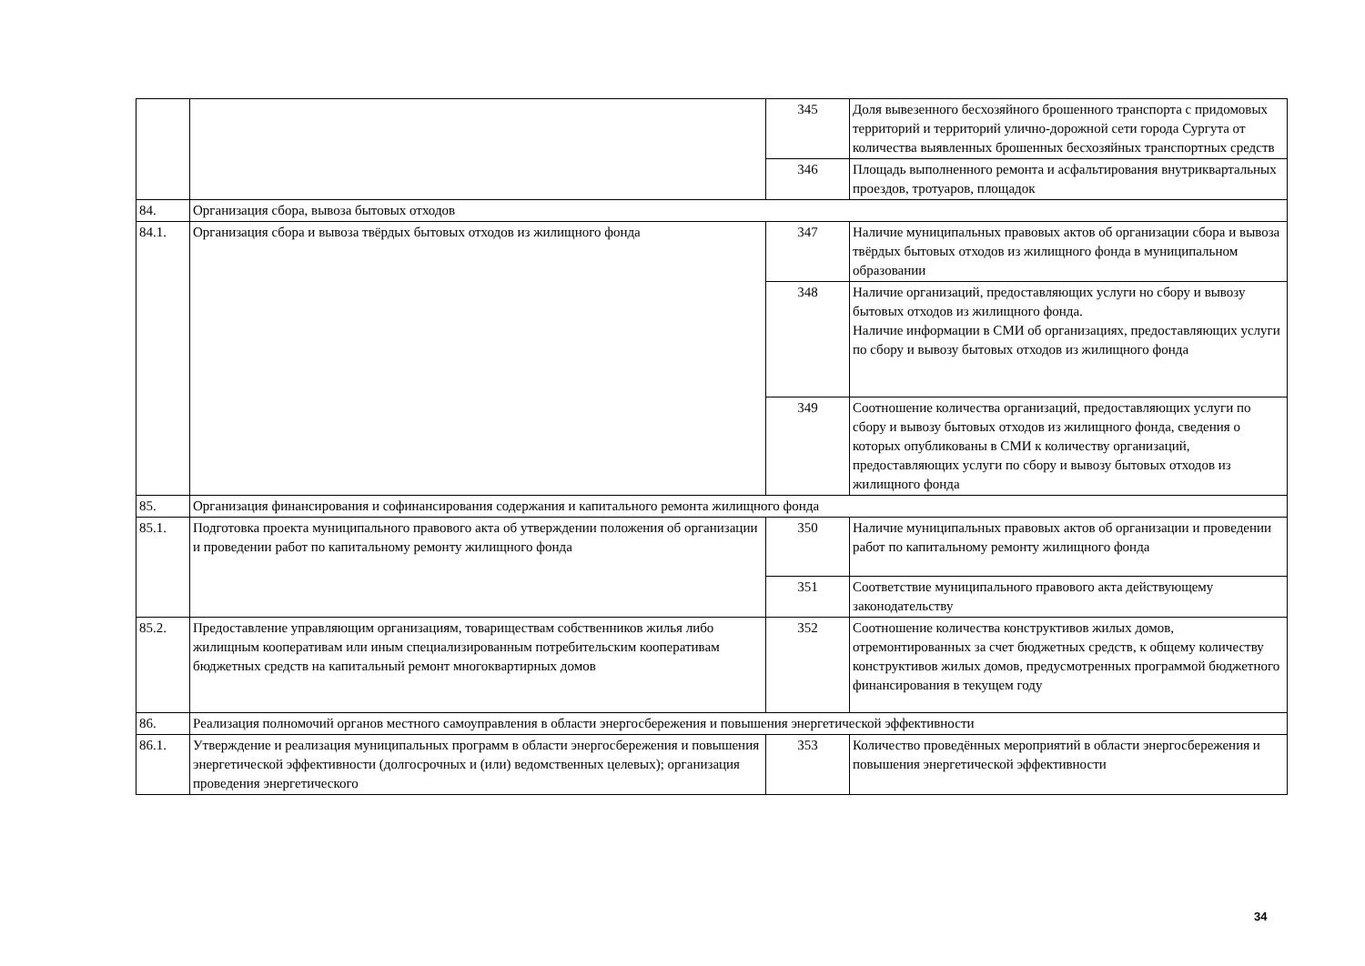| | | 345 | Доля вывезенного бесхозяйного брошенного транспорта с придомовых территорий и территорий улично-дорожной сети города Сургута от количества выявленных брошенных бесхозяйных транспортных средств |
| | | 346 | Площадь выполненного ремонта и асфальтирования внутриквартальных проездов, тротуаров, площадок |
| 84. | Организация сбора, вывоза бытовых отходов | | |
| 84.1. | Организация сбора и вывоза твёрдых бытовых отходов из жилищного фонда | 347 | Наличие муниципальных правовых актов об организации сбора и вывоза твёрдых бытовых отходов из жилищного фонда в муниципальном образовании |
| | | 348 | Наличие организаций, предоставляющих услуги но сбору и вывозу бытовых отходов из жилищного фонда. Наличие информации в СМИ об организациях, предоставляющих услуги по сбору и вывозу бытовых отходов из жилищного фонда |
| | | 349 | Соотношение количества организаций, предоставляющих услуги по сбору и вывозу бытовых отходов из жилищного фонда, сведения о которых опубликованы в СМИ к количеству организаций, предоставляющих услуги по сбору и вывозу бытовых отходов из жилищного фонда |
| 85. | Организация финансирования и софинансирования содержания и капитального ремонта жилищного фонда | | |
| 85.1. | Подготовка проекта муниципального правового акта об утверждении положения об организации и проведении работ по капитальному ремонту жилищного фонда | 350 | Наличие муниципальных правовых актов об организации и проведении работ по капитальному ремонту жилищного фонда |
| | | 351 | Соответствие муниципального правового акта действующему законодательству |
| 85.2. | Предоставление управляющим организациям, товариществам собственников жилья либо жилищным кооперативам или иным специализированным потребительским кооперативам бюджетных средств на капитальный ремонт многоквартирных домов | 352 | Соотношение количества конструктивов жилых домов, отремонтированных за счет бюджетных средств, к общему количеству конструктивов жилых домов, предусмотренных программой бюджетного финансирования в текущем году |
| 86. | Реализация полномочий органов местного самоуправления в области энергосбережения и повышения энергетической эффективности | | |
| 86.1. | Утверждение и реализация муниципальных программ в области энергосбережения и повышения энергетической эффективности (долгосрочных и (или) ведомственных целевых); организация проведения энергетического | 353 | Количество проведённых мероприятий в области энергосбережения и повышения энергетической эффективности |
34